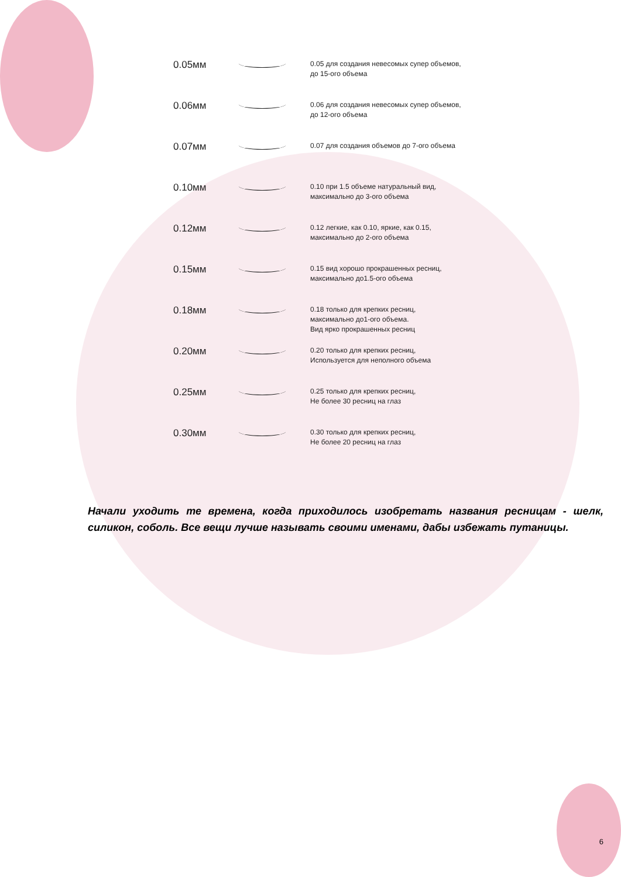| 0.05мм | | 0.05 для создания невесомых супер объемов, до 15-ого объема |
| 0.06мм | | 0.06 для создания невесомых супер объемов, до 12-ого объема |
| 0.07мм | | 0.07 для создания объемов до 7-ого объема |
| 0.10мм | | 0.10 при 1.5 объеме натуральный вид, максимально до 3-ого объема |
| 0.12мм | | 0.12 легкие, как 0.10, яркие, как 0.15, максимально до 2-ого объема |
| 0.15мм | | 0.15 вид хорошо прокрашенных ресниц, максимально до1.5-ого объема |
| 0.18мм | | 0.18 только для крепких ресниц, максимально до1-ого объема. Вид ярко прокрашенных ресниц |
| 0.20мм | | 0.20 только для крепких ресниц, Используется для неполного объема |
| 0.25мм | | 0.25 только для крепких ресниц, Не более 30 ресниц на глаз |
| 0.30мм | | 0.30 только для крепких ресниц, Не более 20 ресниц на глаз |
Начали уходить те времена, когда приходилось изобретать названия ресницам - шелк, силикон, соболь. Все вещи лучше называть своими именами, дабы избежать путаницы.
6